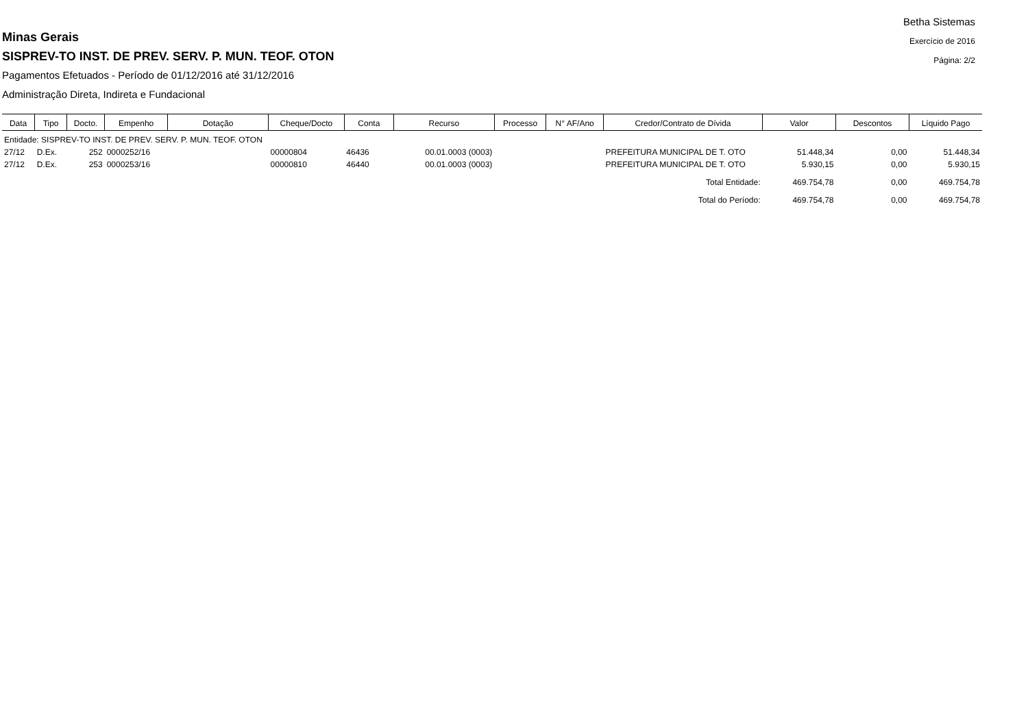Minas Gerais
SISPREV-TO INST. DE PREV. SERV. P. MUN. TEOF. OTON
Pagamentos Efetuados - Período de 01/12/2016 até 31/12/2016
Administração Direta, Indireta e Fundacional
Betha Sistemas
Exercício de 2016
Página: 2/2
| Data | Tipo | Docto. | Empenho | Dotação | Cheque/Docto | Conta | Recurso | Processo | N° AF/Ano | Credor/Contrato de Dívida | Valor | Descontos | Líquido Pago |
| --- | --- | --- | --- | --- | --- | --- | --- | --- | --- | --- | --- | --- | --- |
| Entidade: SISPREV-TO INST. DE PREV. SERV. P. MUN. TEOF. OTON | | | | | | | | | | | | | |
| 27/12 | D.Ex. | 252 | 0000252/16 | | 00000804 | 46436 | 00.01.0003 (0003) | | | PREFEITURA MUNICIPAL DE T. OTO | 51.448,34 | 0,00 | 51.448,34 |
| 27/12 | D.Ex. | 253 | 0000253/16 | | 00000810 | 46440 | 00.01.0003 (0003) | | | PREFEITURA MUNICIPAL DE T. OTO | 5.930,15 | 0,00 | 5.930,15 |
| Total Entidade: | | | | | | | | | | | 469.754,78 | 0,00 | 469.754,78 |
| Total do Período: | | | | | | | | | | | 469.754,78 | 0,00 | 469.754,78 |